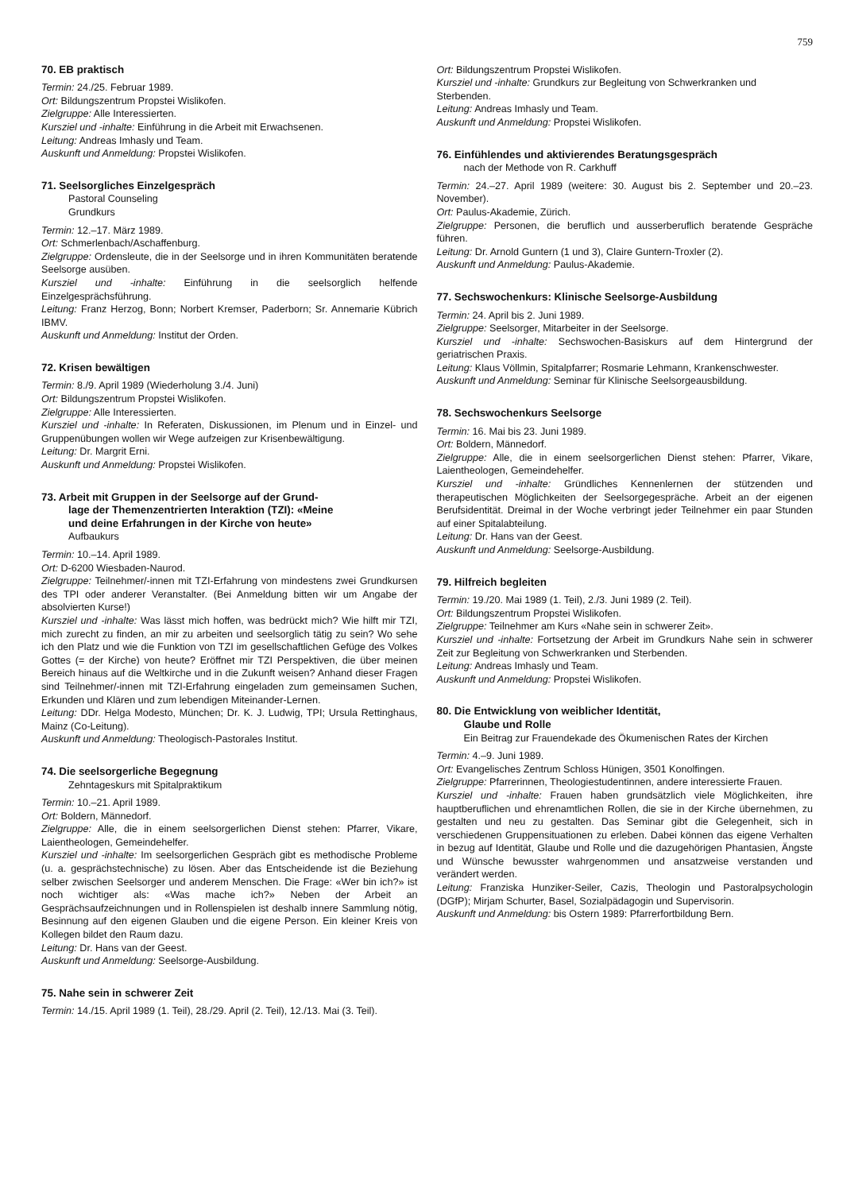759
70. EB praktisch
Termin: 24./25. Februar 1989.
Ort: Bildungszentrum Propstei Wislikofen.
Zielgruppe: Alle Interessierten.
Kursziel und -inhalte: Einführung in die Arbeit mit Erwachsenen.
Leitung: Andreas Imhasly und Team.
Auskunft und Anmeldung: Propstei Wislikofen.
71. Seelsorgliches Einzelgespräch
Pastoral Counseling
Grundkurs
Termin: 12.–17. März 1989.
Ort: Schmerlenbach/Aschaffenburg.
Zielgruppe: Ordensleute, die in der Seelsorge und in ihren Kommunitäten beratende Seelsorge ausüben.
Kursziel und -inhalte: Einführung in die seelsorglich helfende Einzelgesprächsführung.
Leitung: Franz Herzog, Bonn; Norbert Kremser, Paderborn; Sr. Annemarie Kübrich IBMV.
Auskunft und Anmeldung: Institut der Orden.
72. Krisen bewältigen
Termin: 8./9. April 1989 (Wiederholung 3./4. Juni)
Ort: Bildungszentrum Propstei Wislikofen.
Zielgruppe: Alle Interessierten.
Kursziel und -inhalte: In Referaten, Diskussionen, im Plenum und in Einzel- und Gruppenübungen wollen wir Wege aufzeigen zur Krisenbewältigung.
Leitung: Dr. Margrit Erni.
Auskunft und Anmeldung: Propstei Wislikofen.
73. Arbeit mit Gruppen in der Seelsorge auf der Grund-
lage der Themenzentrierten Interaktion (TZI): «Meine
und deine Erfahrungen in der Kirche von heute»
Aufbaukurs
Termin: 10.–14. April 1989.
Ort: D-6200 Wiesbaden-Naurod.
Zielgruppe: Teilnehmer/-innen mit TZI-Erfahrung von mindestens zwei Grundkursen des TPI oder anderer Veranstalter. (Bei Anmeldung bitten wir um Angabe der absolvierten Kurse!)
Kursziel und -inhalte: Was lässt mich hoffen, was bedrückt mich? Wie hilft mir TZI, mich zurecht zu finden, an mir zu arbeiten und seelsorglich tätig zu sein? Wo sehe ich den Platz und wie die Funktion von TZI im gesellschaftlichen Gefüge des Volkes Gottes (= der Kirche) von heute? Eröffnet mir TZI Perspektiven, die über meinen Bereich hinaus auf die Weltkirche und in die Zukunft weisen? Anhand dieser Fragen sind Teilnehmer/-innen mit TZI-Erfahrung eingeladen zum gemeinsamen Suchen, Erkunden und Klären und zum lebendigen Miteinander-Lernen.
Leitung: DDr. Helga Modesto, München; Dr. K. J. Ludwig, TPI; Ursula Rettinghaus, Mainz (Co-Leitung).
Auskunft und Anmeldung: Theologisch-Pastorales Institut.
74. Die seelsorgerliche Begegnung
Zehntageskurs mit Spitalpraktikum
Termin: 10.–21. April 1989.
Ort: Boldern, Männedorf.
Zielgruppe: Alle, die in einem seelsorgerlichen Dienst stehen: Pfarrer, Vikare, Laientheologen, Gemeindehelfer.
Kursziel und -inhalte: Im seelsorgerlichen Gespräch gibt es methodische Probleme (u. a. gesprächstechnische) zu lösen. Aber das Entscheidende ist die Beziehung selber zwischen Seelsorger und anderem Menschen. Die Frage: «Wer bin ich?» ist noch wichtiger als: «Was mache ich?» Neben der Arbeit an Gesprächsaufzeichnungen und in Rollenspielen ist deshalb innere Sammlung nötig, Besinnung auf den eigenen Glauben und die eigene Person. Ein kleiner Kreis von Kollegen bildet den Raum dazu.
Leitung: Dr. Hans van der Geest.
Auskunft und Anmeldung: Seelsorge-Ausbildung.
75. Nahe sein in schwerer Zeit
Termin: 14./15. April 1989 (1. Teil), 28./29. April (2. Teil), 12./13. Mai (3. Teil).
Ort: Bildungszentrum Propstei Wislikofen.
Kursziel und -inhalte: Grundkurs zur Begleitung von Schwerkranken und Sterbenden.
Leitung: Andreas Imhasly und Team.
Auskunft und Anmeldung: Propstei Wislikofen.
76. Einfühlendes und aktivierendes Beratungsgespräch
nach der Methode von R. Carkhuff
Termin: 24.–27. April 1989 (weitere: 30. August bis 2. September und 20.–23. November).
Ort: Paulus-Akademie, Zürich.
Zielgruppe: Personen, die beruflich und ausserberuflich beratende Gespräche führen.
Leitung: Dr. Arnold Guntern (1 und 3), Claire Guntern-Troxler (2).
Auskunft und Anmeldung: Paulus-Akademie.
77. Sechswochenkurs: Klinische Seelsorge-Ausbildung
Termin: 24. April bis 2. Juni 1989.
Zielgruppe: Seelsorger, Mitarbeiter in der Seelsorge.
Kursziel und -inhalte: Sechswochen-Basiskurs auf dem Hintergrund der geriatrischen Praxis.
Leitung: Klaus Völlmin, Spitalpfarrer; Rosmarie Lehmann, Krankenschwester.
Auskunft und Anmeldung: Seminar für Klinische Seelsorgeausbildung.
78. Sechswochenkurs Seelsorge
Termin: 16. Mai bis 23. Juni 1989.
Ort: Boldern, Männedorf.
Zielgruppe: Alle, die in einem seelsorgerlichen Dienst stehen: Pfarrer, Vikare, Laientheologen, Gemeindehelfer.
Kursziel und -inhalte: Gründliches Kennenlernen der stützenden und therapeutischen Möglichkeiten der Seelsorgegespräche. Arbeit an der eigenen Berufsidentität. Dreimal in der Woche verbringt jeder Teilnehmer ein paar Stunden auf einer Spitalabteilung.
Leitung: Dr. Hans van der Geest.
Auskunft und Anmeldung: Seelsorge-Ausbildung.
79. Hilfreich begleiten
Termin: 19./20. Mai 1989 (1. Teil), 2./3. Juni 1989 (2. Teil).
Ort: Bildungszentrum Propstei Wislikofen.
Zielgruppe: Teilnehmer am Kurs «Nahe sein in schwerer Zeit».
Kursziel und -inhalte: Fortsetzung der Arbeit im Grundkurs Nahe sein in schwerer Zeit zur Begleitung von Schwerkranken und Sterbenden.
Leitung: Andreas Imhasly und Team.
Auskunft und Anmeldung: Propstei Wislikofen.
80. Die Entwicklung von weiblicher Identität,
Glaube und Rolle
Ein Beitrag zur Frauendekade des Ökumenischen Rates der Kirchen
Termin: 4.–9. Juni 1989.
Ort: Evangelisches Zentrum Schloss Hünigen, 3501 Konolfingen.
Zielgruppe: Pfarrerinnen, Theologiestudentinnen, andere interessierte Frauen.
Kursziel und -inhalte: Frauen haben grundsätzlich viele Möglichkeiten, ihre hauptberuflichen und ehrenamtlichen Rollen, die sie in der Kirche übernehmen, zu gestalten und neu zu gestalten. Das Seminar gibt die Gelegenheit, sich in verschiedenen Gruppensituationen zu erleben. Dabei können das eigene Verhalten in bezug auf Identität, Glaube und Rolle und die dazugehörigen Phantasien, Ängste und Wünsche bewusster wahrgenommen und ansatzweise verstanden und verändert werden.
Leitung: Franziska Hunziker-Seiler, Cazis, Theologin und Pastoralpsychologin (DGfP); Mirjam Schurter, Basel, Sozialpädagogin und Supervisorin.
Auskunft und Anmeldung: bis Ostern 1989: Pfarrerfortbildung Bern.